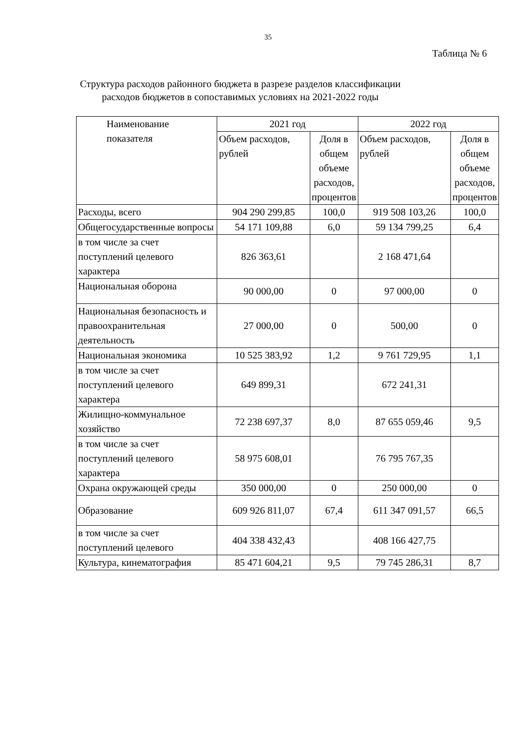35
Таблица № 6
Структура расходов районного бюджета в разрезе разделов классификации расходов бюджетов в сопоставимых условиях на 2021-2022 годы
| Наименование показателя | 2021 год | | 2022 год | |
| --- | --- | --- | --- | --- |
| | Объем расходов, рублей | Доля в общем объеме расходов, процентов | Объем расходов, рублей | Доля в общем объеме расходов, процентов |
| Расходы, всего | 904 290 299,85 | 100,0 | 919 508 103,26 | 100,0 |
| Общегосударственные вопросы | 54 171 109,88 | 6,0 | 59 134 799,25 | 6,4 |
| в том числе за счет поступлений целевого характера | 826 363,61 | | 2 168 471,64 | |
| Национальная оборона | 90 000,00 | 0 | 97 000,00 | 0 |
| Национальная безопасность и правоохранительная деятельность | 27 000,00 | 0 | 500,00 | 0 |
| Национальная экономика | 10 525 383,92 | 1,2 | 9 761 729,95 | 1,1 |
| в том числе за счет поступлений целевого характера | 649 899,31 | | 672 241,31 | |
| Жилищно-коммунальное хозяйство | 72 238 697,37 | 8,0 | 87 655 059,46 | 9,5 |
| в том числе за счет поступлений целевого характера | 58 975 608,01 | | 76 795 767,35 | |
| Охрана окружающей среды | 350 000,00 | 0 | 250 000,00 | 0 |
| Образование | 609 926 811,07 | 67,4 | 611 347 091,57 | 66,5 |
| в том числе за счет поступлений целевого | 404 338 432,43 | | 408 166 427,75 | |
| Культура, кинематография | 85 471 604,21 | 9,5 | 79 745 286,31 | 8,7 |